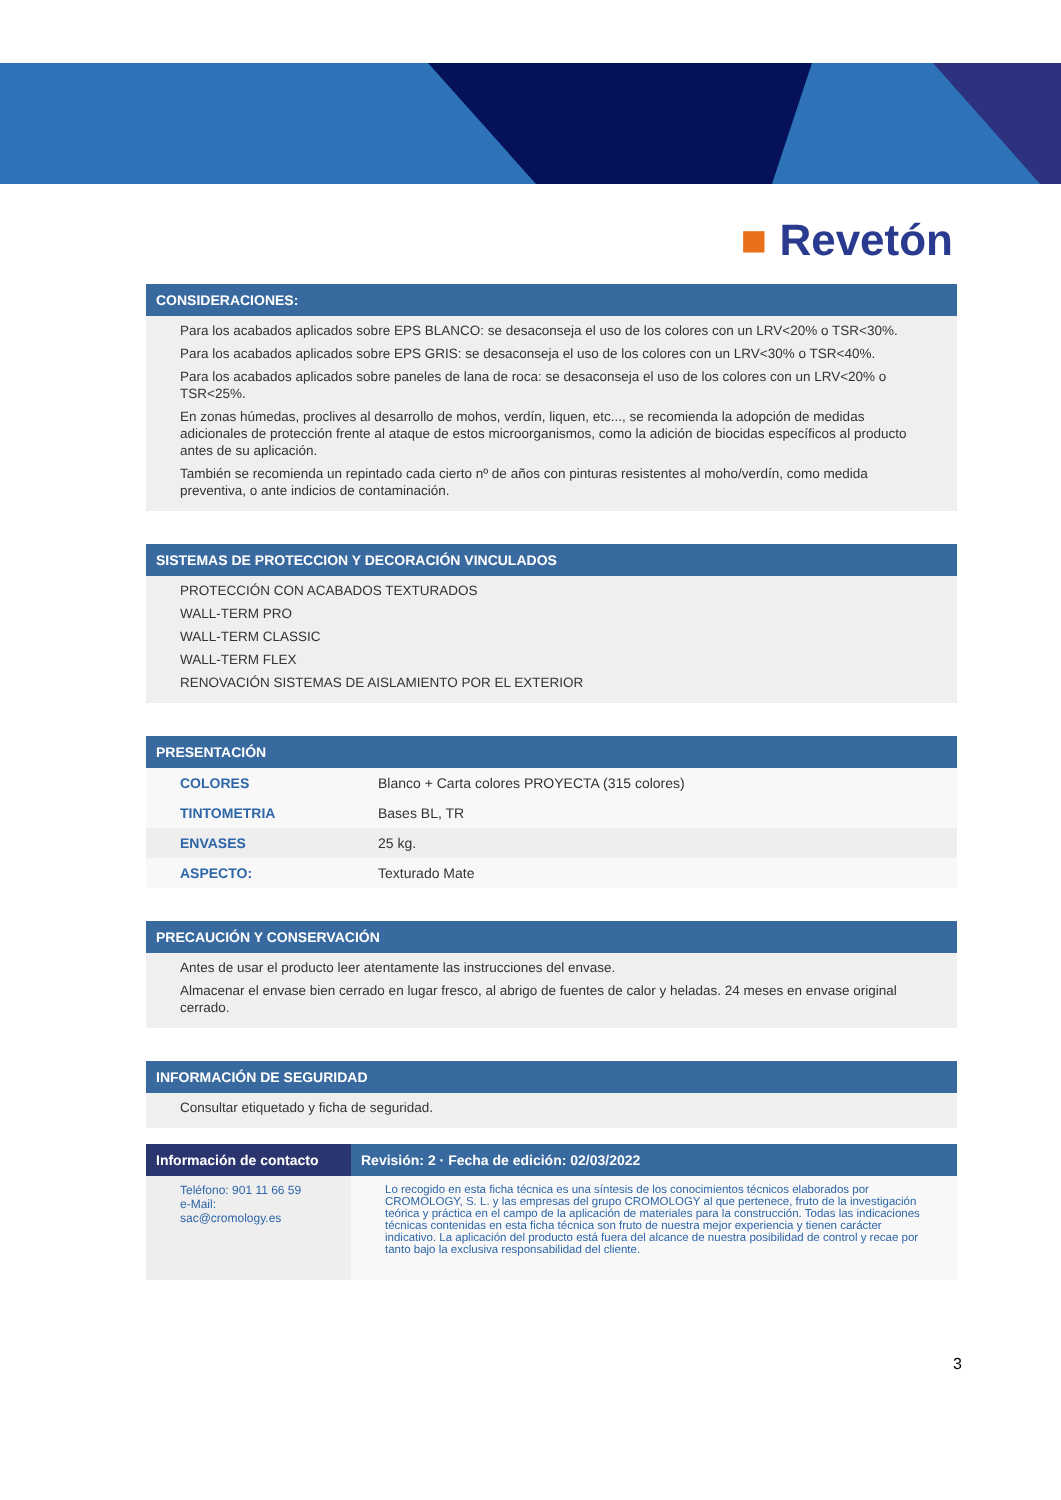■ Revetón
CONSIDERACIONES:
Para los acabados aplicados sobre EPS BLANCO: se desaconseja el uso de los colores con un LRV<20% o TSR<30%.
Para los acabados aplicados sobre EPS GRIS: se desaconseja el uso de los colores con un LRV<30% o TSR<40%.
Para los acabados aplicados sobre paneles de lana de roca: se desaconseja el uso de los colores con un LRV<20% o TSR<25%.
En zonas húmedas, proclives al desarrollo de mohos, verdín, liquen, etc..., se recomienda la adopción de medidas adicionales de protección frente al ataque de estos microorganismos, como la adición de biocidas específicos al producto antes de su aplicación.
También se recomienda un repintado cada cierto nº de años con pinturas resistentes al moho/verdín, como medida preventiva, o ante indicios de contaminación.
SISTEMAS DE PROTECCION Y DECORACIÓN VINCULADOS
PROTECCIÓN CON ACABADOS TEXTURADOS
WALL-TERM PRO
WALL-TERM CLASSIC
WALL-TERM FLEX
RENOVACIÓN SISTEMAS DE AISLAMIENTO POR EL EXTERIOR
PRESENTACIÓN
| COLORES | Blanco + Carta colores PROYECTA (315 colores) |
| TINTOMETRIA | Bases BL, TR |
| ENVASES | 25 kg. |
| ASPECTO: | Texturado Mate |
PRECAUCIÓN Y CONSERVACIÓN
Antes de usar el producto leer atentamente las instrucciones del envase.
Almacenar el envase bien cerrado en lugar fresco, al abrigo de fuentes de calor y heladas. 24 meses en envase original cerrado.
INFORMACIÓN DE SEGURIDAD
Consultar etiquetado y ficha de seguridad.
| Información de contacto | Revisión: 2 · Fecha de edición: 02/03/2022 |
| --- | --- |
| Teléfono: 901 11 66 59 e-Mail: sac@cromology.es | Lo recogido en esta ficha técnica es una síntesis de los conocimientos técnicos elaborados por CROMOLOGY, S. L. y las empresas del grupo CROMOLOGY al que pertenece, fruto de la investigación teórica y práctica en el campo de la aplicación de materiales para la construcción. Todas las indicaciones técnicas contenidas en esta ficha técnica son fruto de nuestra mejor experiencia y tienen carácter indicativo. La aplicación del producto está fuera del alcance de nuestra posibilidad de control y recae por tanto bajo la exclusiva responsabilidad del cliente. |
3